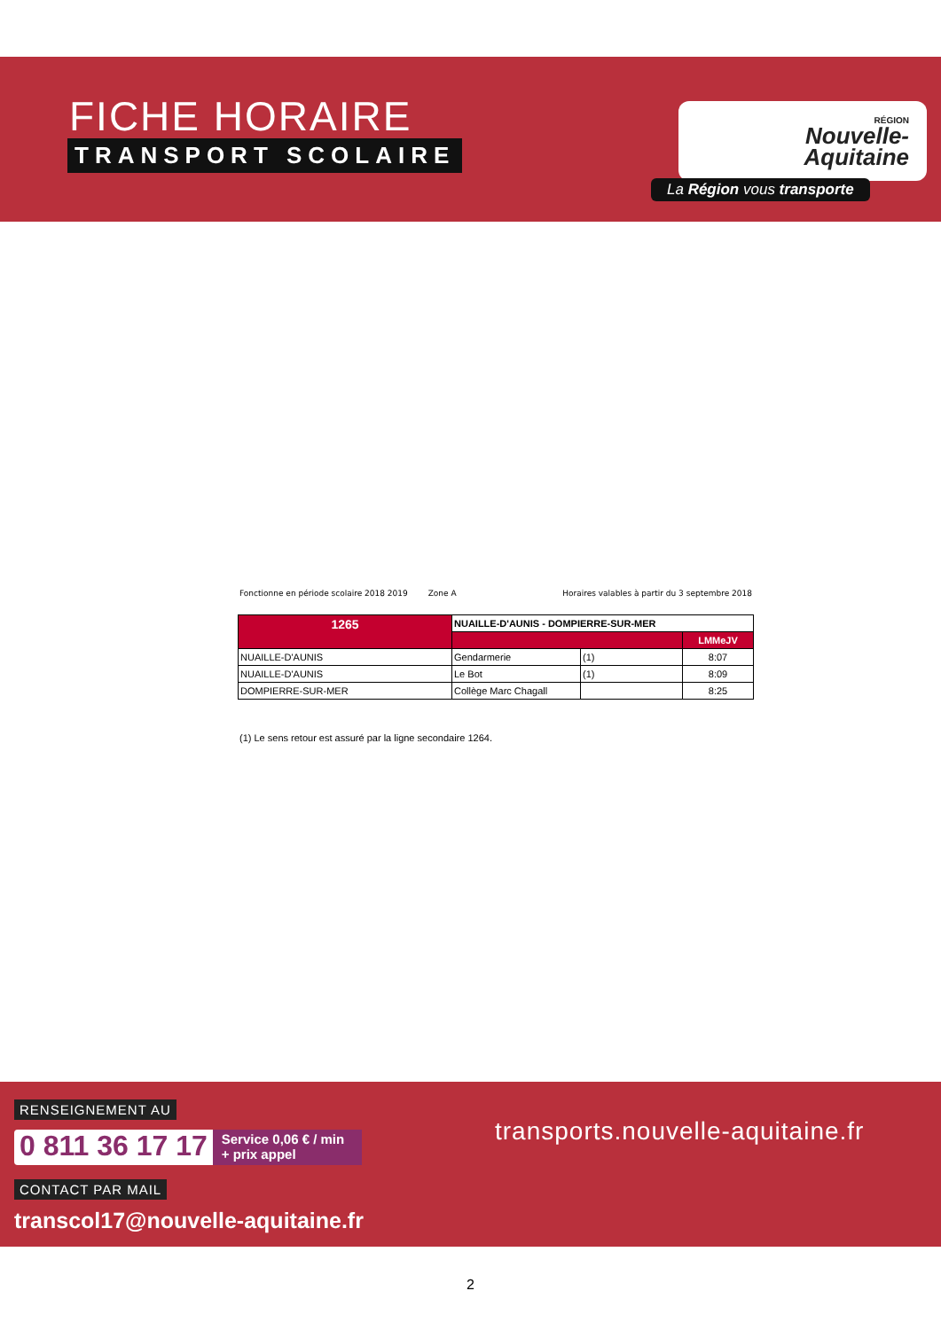FICHE HORAIRE
TRANSPORT SCOLAIRE
RÉGION
Nouvelle-
Aquitaine
La Région vous transporte
Fonctionne en période scolaire 2018 2019 Zone A Horaires valables à partir du 3 septembre 2018
| 1265 | NUAILLE-D'AUNIS - DOMPIERRE-SUR-MER | | |
| | | | LMMeJV |
| NUAILLE-D'AUNIS | Gendarmerie | (1) | 8:07 |
| NUAILLE-D'AUNIS | Le Bot | (1) | 8:09 |
| DOMPIERRE-SUR-MER | Collège Marc Chagall | | 8:25 |
(1) Le sens retour est assuré par la ligne secondaire 1264.
RENSEIGNEMENT AU
0 811 36 17 17 Service 0,06 € / min
+ prix appel
CONTACT PAR MAIL
transcol17@nouvelle-aquitaine.fr
transports.nouvelle-aquitaine.fr
2